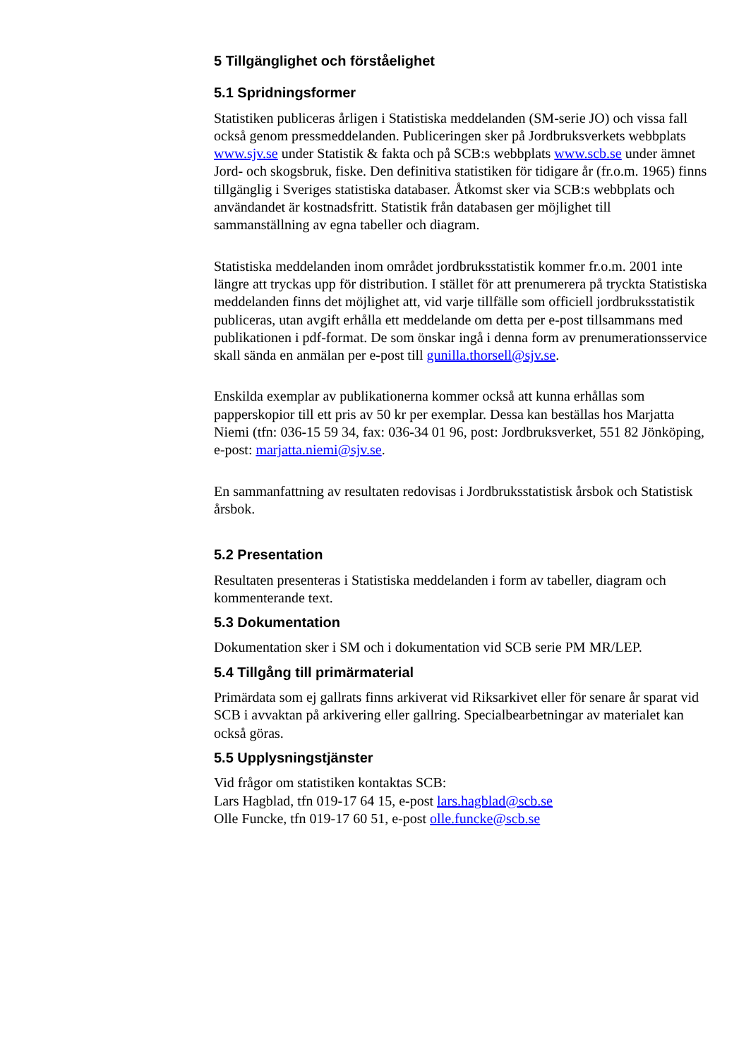5 Tillgänglighet och förståelighet
5.1 Spridningsformer
Statistiken publiceras årligen i Statistiska meddelanden (SM-serie JO) och vissa fall också genom pressmeddelanden. Publiceringen sker på Jordbruksverkets webbplats www.sjv.se under Statistik & fakta och på SCB:s webbplats www.scb.se under ämnet Jord- och skogsbruk, fiske. Den definitiva statistiken för tidigare år (fr.o.m. 1965) finns tillgänglig i Sveriges statistiska databaser. Åtkomst sker via SCB:s webbplats och användandet är kostnadsfritt. Statistik från databasen ger möjlighet till sammanställning av egna tabeller och diagram.
Statistiska meddelanden inom området jordbruksstatistik kommer fr.o.m. 2001 inte längre att tryckas upp för distribution. I stället för att prenumerera på tryckta Statistiska meddelanden finns det möjlighet att, vid varje tillfälle som officiell jordbruksstatistik publiceras, utan avgift erhålla ett meddelande om detta per e-post tillsammans med publikationen i pdf-format. De som önskar ingå i denna form av prenumerationsservice skall sända en anmälan per e-post till gunilla.thorsell@sjv.se.
Enskilda exemplar av publikationerna kommer också att kunna erhållas som papperskopior till ett pris av 50 kr per exemplar. Dessa kan beställas hos Marjatta Niemi (tfn: 036-15 59 34, fax: 036-34 01 96, post: Jordbruksverket, 551 82 Jönköping, e-post: marjatta.niemi@sjv.se.
En sammanfattning av resultaten redovisas i Jordbruksstatistisk årsbok och Statistisk årsbok.
5.2 Presentation
Resultaten presenteras i Statistiska meddelanden i form av tabeller, diagram och kommenterande text.
5.3 Dokumentation
Dokumentation sker i SM och i dokumentation vid SCB serie PM MR/LEP.
5.4 Tillgång till primärmaterial
Primärdata som ej gallrats finns arkiverat vid Riksarkivet eller för senare år sparat vid SCB i avvaktan på arkivering eller gallring. Specialbearbetningar av materialet kan också göras.
5.5 Upplysningstjänster
Vid frågor om statistiken kontaktas SCB:
Lars Hagblad, tfn 019-17 64 15, e-post lars.hagblad@scb.se
Olle Funcke, tfn 019-17 60 51, e-post olle.funcke@scb.se